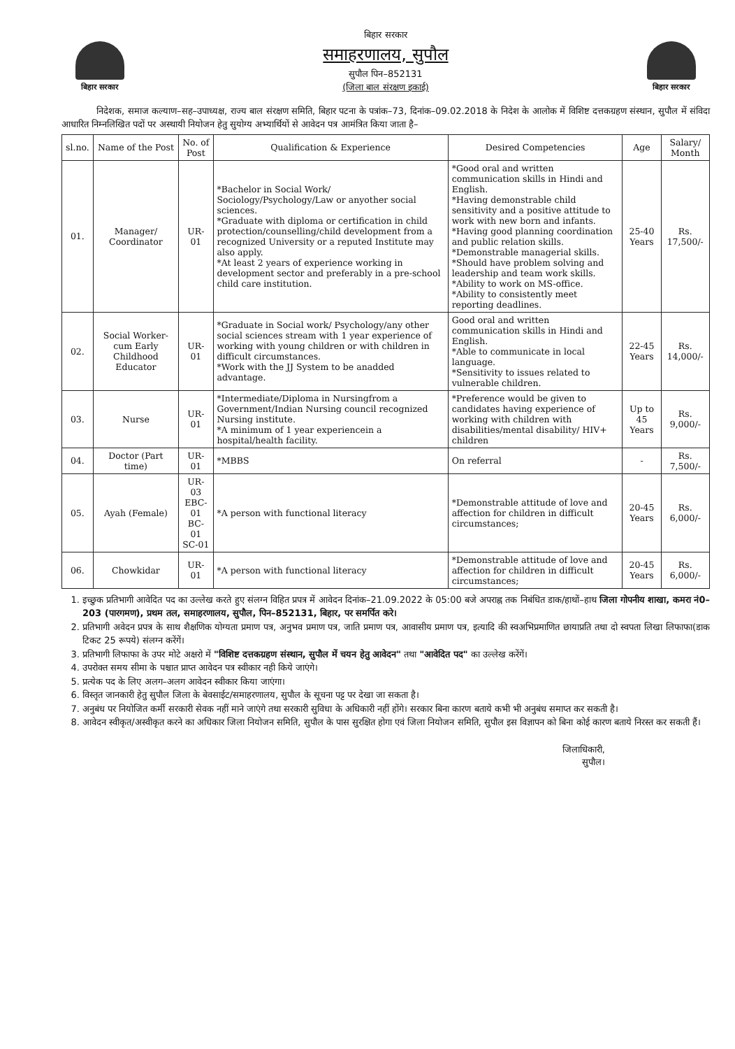बिहार सरकार
बिहार सरकार
समाहरणालय, सुपौल
सुपौल पिन–852131
(जिला बाल संरक्षण इकाई)
बिहार सरकार
निदेशक, समाज कल्याण–सह–उपाध्यक्ष, राज्य बाल संरक्षण समिति, बिहार पटना के पत्रांक–73, दिनांक–09.02.2018 के निदेश के आलोक में विशिष्ट दत्तकग्रहण संस्थान, सुपौल में संविदा आधारित निम्नलिखित पदों पर अस्थायी नियोजन हेतु सुयोग्य अभ्यार्थियों से आवेदन पत्र आमंत्रित किया जाता है–
| sl.no. | Name of the Post | No. of Post | Qualification & Experience | Desired Competencies | Age | Salary/ Month |
| --- | --- | --- | --- | --- | --- | --- |
| 01. | Manager/ Coordinator | UR-01 | *Bachelor in Social Work/ Sociology/Psychology/Law or anyother social sciences. *Graduate with diploma or certification in child protection/counselling/child development from a recognized University or a reputed Institute may also apply. *At least 2 years of experience working in development sector and preferably in a pre-school child care institution. | *Good oral and written communication skills in Hindi and English. *Having demonstrable child sensitivity and a positive attitude to work with new born and infants. *Having good planning coordination and public relation skills. *Demonstrable managerial skills. *Should have problem solving and leadership and team work skills. *Ability to work on MS-office. *Ability to consistently meet reporting deadlines. | 25-40 Years | Rs. 17,500/- |
| 02. | Social Worker-cum Early Childhood Educator | UR-01 | *Graduate in Social work/ Psychology/any other social sciences stream with 1 year experience of working with young children or with children in difficult circumstances. *Work with the JJ System to be anadded advantage. | Good oral and written communication skills in Hindi and English. *Able to communicate in local language. *Sensitivity to issues related to vulnerable children. | 22-45 Years | Rs. 14,000/- |
| 03. | Nurse | UR-01 | *Intermediate/Diploma in Nursingfrom a Government/Indian Nursing council recognized Nursing institute. *A minimum of 1 year experiencein a hospital/health facility. | *Preference would be given to candidates having experience of working with children with disabilities/mental disability/ HIV+ children | Up to 45 Years | Rs. 9,000/- |
| 04. | Doctor (Part time) | UR-01 | *MBBS | On referral | - | Rs. 7,500/- |
| 05. | Ayah (Female) | UR-03 EBC-01 BC-01 SC-01 | *A person with functional literacy | *Demonstrable attitude of love and affection for children in difficult circumstances; | 20-45 Years | Rs. 6,000/- |
| 06. | Chowkidar | UR-01 | *A person with functional literacy | *Demonstrable attitude of love and affection for children in difficult circumstances; | 20-45 Years | Rs. 6,000/- |
1. इच्छुक प्रतिभागी आवेदित पद का उल्लेख करते हुए संलग्न विहित प्रपत्र में आवेदन दिनांक–21.09.2022 के 05:00 बजे अपराह्न तक निबंधित डाक/हाथों–हाथ जिला गोपनीय शाखा, कमरा नं0–203 (पारगमण), प्रथम तल, समाहरणालय, सुपौल, पिन–852131, बिहार, पर समर्पित करे।
2. प्रतिभागी अवेदन प्रपत्र के साथ शैक्षणिक योग्यता प्रमाण पत्र, अनुभव प्रमाण पत्र, जाति प्रमाण पत्र, आवासीय प्रमाण पत्र, इत्यादि की स्वअभिप्रमाणित छायाप्रति तथा दो स्वपता लिखा लिफाफा(डाक टिकट 25 रूपये) संलग्न करेंगें।
3. प्रतिभागी लिफाफा के उपर मोटे अक्षरो में "विशिष्ट दत्तकग्रहण संस्थान, सुपौल में चयन हेतु आवेदन" तथा "आवेदित पद" का उल्लेख करेंगें।
4. उपरोक्त समय सीमा के पश्चात प्राप्त आवेदन पत्र स्वीकार नही किये जाएंगे।
5. प्रत्येक पद के लिए अलग–अलग आवेदन स्वीकार किया जाएंगा।
6. विस्तृत जानकारी हेतु सुपौल जिला के बेवसाईट/समाहरणालय, सुपौल के सूचना पट्ट पर देखा जा सकता है।
7. अनुबंध पर नियोजित कर्मी सरकारी सेवक नहीं माने जाएंगे तथा सरकारी सुविधा के अधिकारी नहीं होंगे। सरकार बिना कारण बताये कभी भी अनुबंध समाप्त कर सकती है।
8. आवेदन स्वीकृत/अस्वीकृत करने का अधिकार जिला नियोजन समिति, सुपौल के पास सुरक्षित होगा एवं जिला नियोजन समिति, सुपौल इस विज्ञापन को बिना कोई कारण बताये निरस्त कर सकती हैं।
जिलाधिकारी,
सुपौल।